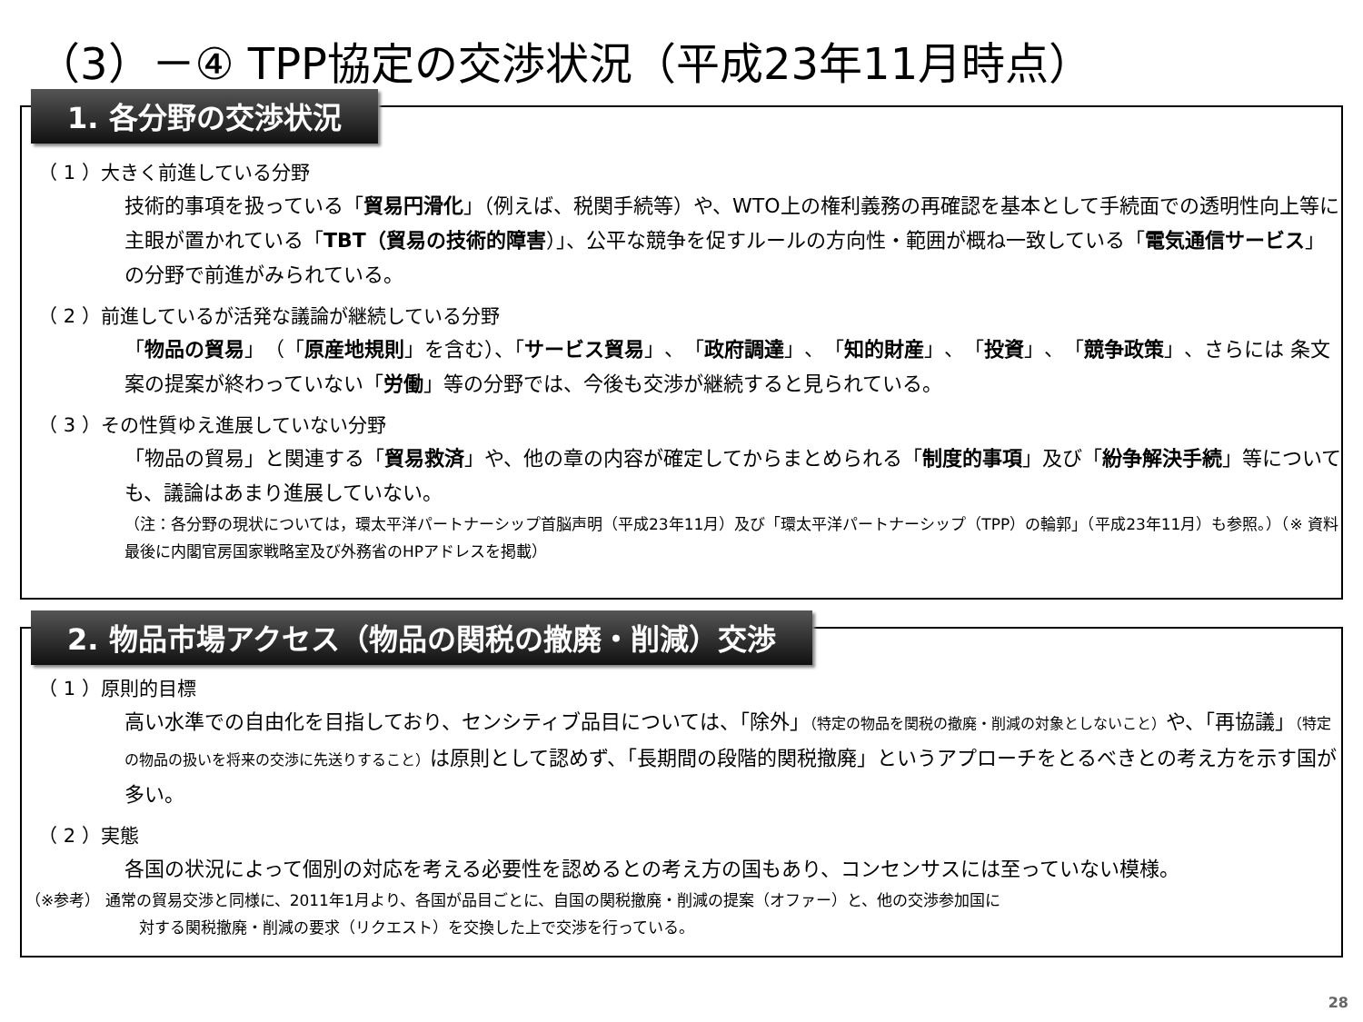（3）－④ TPP協定の交渉状況（平成23年11月時点）
1. 各分野の交渉状況
（ 1 ）大きく前進している分野
技術的事項を扱っている「貿易円滑化」（例えば、税関手続等）や、WTO上の権利義務の再確認を基本として手続面での透明性向上等に主眼が置かれている「TBT（貿易の技術的障害）」、公平な競争を促すルールの方向性・範囲が概ね一致している「電気通信サービス」の分野で前進がみられている。
（ 2 ）前進しているが活発な議論が継続している分野
「物品の貿易」（「原産地規則」を含む）、「サービス貿易」、「政府調達」、「知的財産」、「投資」、「競争政策」、さらには 条文案の提案が終わっていない「労働」等の分野では、今後も交渉が継続すると見られている。
（ 3 ）その性質ゆえ進展していない分野
「物品の貿易」と関連する「貿易救済」や、他の章の内容が確定してからまとめられる「制度的事項」及び「紛争解決手続」等についても、議論はあまり進展していない。
（注：各分野の現状については，環太平洋パートナーシップ首脳声明（平成23年11月）及び「環太平洋パートナーシップ（TPP）の輪郭」（平成23年11月）も参照。）（※ 資料最後に内閣官房国家戦略室及び外務省のHPアドレスを掲載）
2. 物品市場アクセス（物品の関税の撤廃・削減）交渉
（ 1 ）原則的目標
高い水準での自由化を目指しており、センシティブ品目については、「除外」（特定の物品を関税の撤廃・削減の対象としないこと）や、「再協議」（特定の物品の扱いを将来の交渉に先送りすること）は原則として認めず、「長期間の段階的関税撤廃」というアプローチをとるべきとの考え方を示す国が多い。
（ 2 ）実態
各国の状況によって個別の対応を考える必要性を認めるとの考え方の国もあり、コンセンサスには至っていない模様。
（※参考） 通常の貿易交渉と同様に、2011年1月より、各国が品目ごとに、自国の関税撤廃・削減の提案（オファー）と、他の交渉参加国に
対する関税撤廃・削減の要求（リクエスト）を交換した上で交渉を行っている。
28